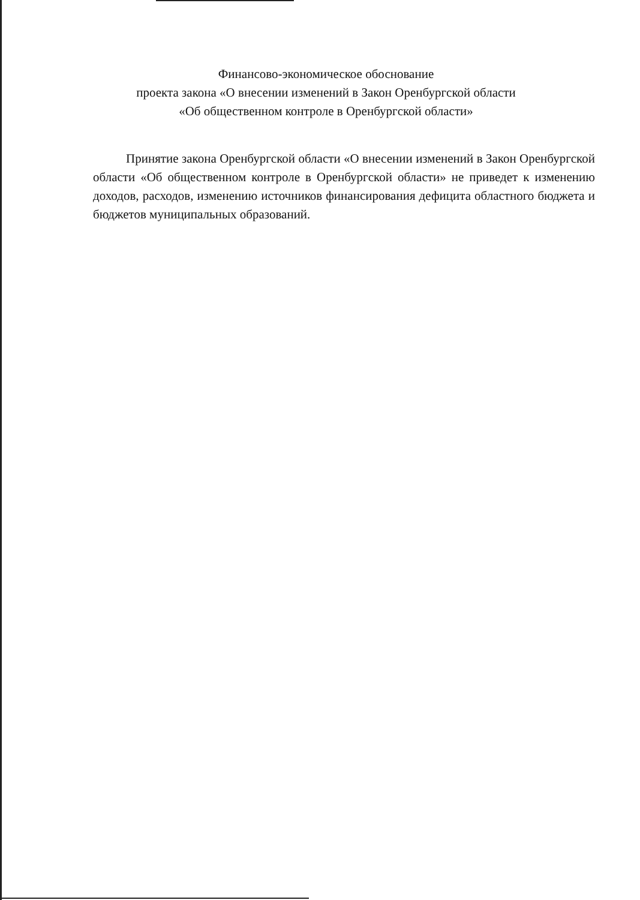Финансово-экономическое обоснование
проекта закона «О внесении изменений в Закон Оренбургской области
«Об общественном контроле в Оренбургской области»
Принятие закона Оренбургской области «О внесении изменений в Закон Оренбургской области «Об общественном контроле в Оренбургской области» не приведет к изменению доходов, расходов, изменению источников финансирования дефицита областного бюджета и бюджетов муниципальных образований.